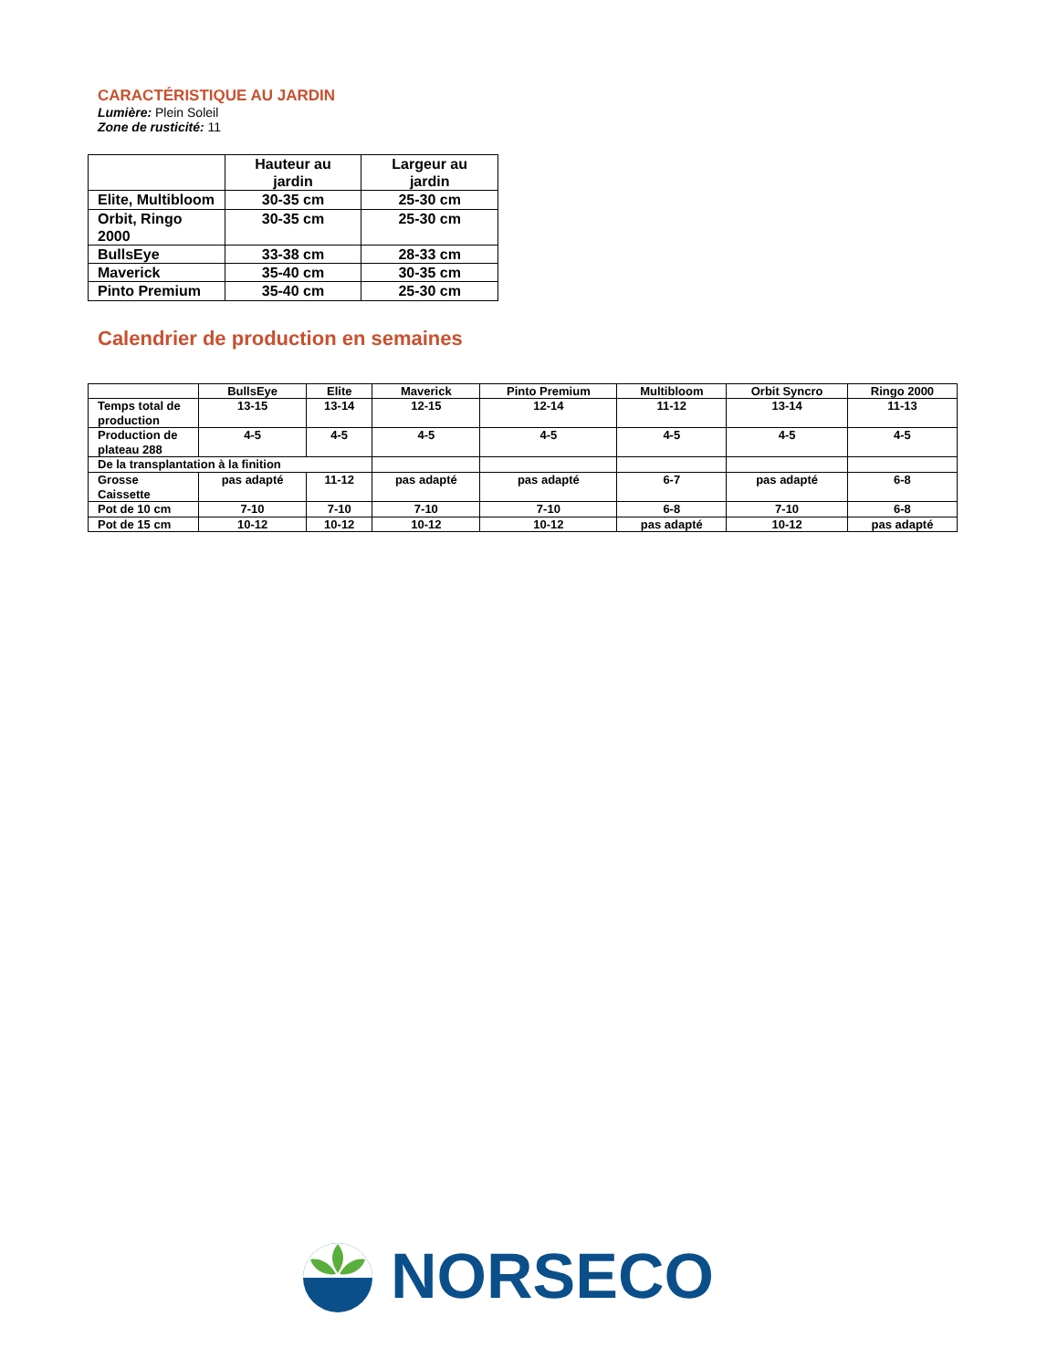CARACTÉRISTIQUE AU JARDIN
Lumière: Plein Soleil
Zone de rusticité: 11
| | Hauteur au jardin | Largeur au jardin |
| --- | --- | --- |
| Elite, Multibloom | 30-35 cm | 25-30 cm |
| Orbit, Ringo 2000 | 30-35 cm | 25-30 cm |
| BullsEye | 33-38 cm | 28-33 cm |
| Maverick | 35-40 cm | 30-35 cm |
| Pinto Premium | 35-40 cm | 25-30 cm |
Calendrier de production en semaines
| | BullsEye | Elite | Maverick | Pinto Premium | Multibloom | Orbit Syncro | Ringo 2000 |
| --- | --- | --- | --- | --- | --- | --- | --- |
| Temps total de production | 13-15 | 13-14 | 12-15 | 12-14 | 11-12 | 13-14 | 11-13 |
| Production de plateau 288 | 4-5 | 4-5 | 4-5 | 4-5 | 4-5 | 4-5 | 4-5 |
| De la transplantation à la finition | | | | | | | |
| Grosse Caissette | pas adapté | 11-12 | pas adapté | pas adapté | 6-7 | pas adapté | 6-8 |
| Pot de 10 cm | 7-10 | 7-10 | 7-10 | 7-10 | 6-8 | 7-10 | 6-8 |
| Pot de 15 cm | 10-12 | 10-12 | 10-12 | 10-12 | pas adapté | 10-12 | pas adapté |
NORSECO